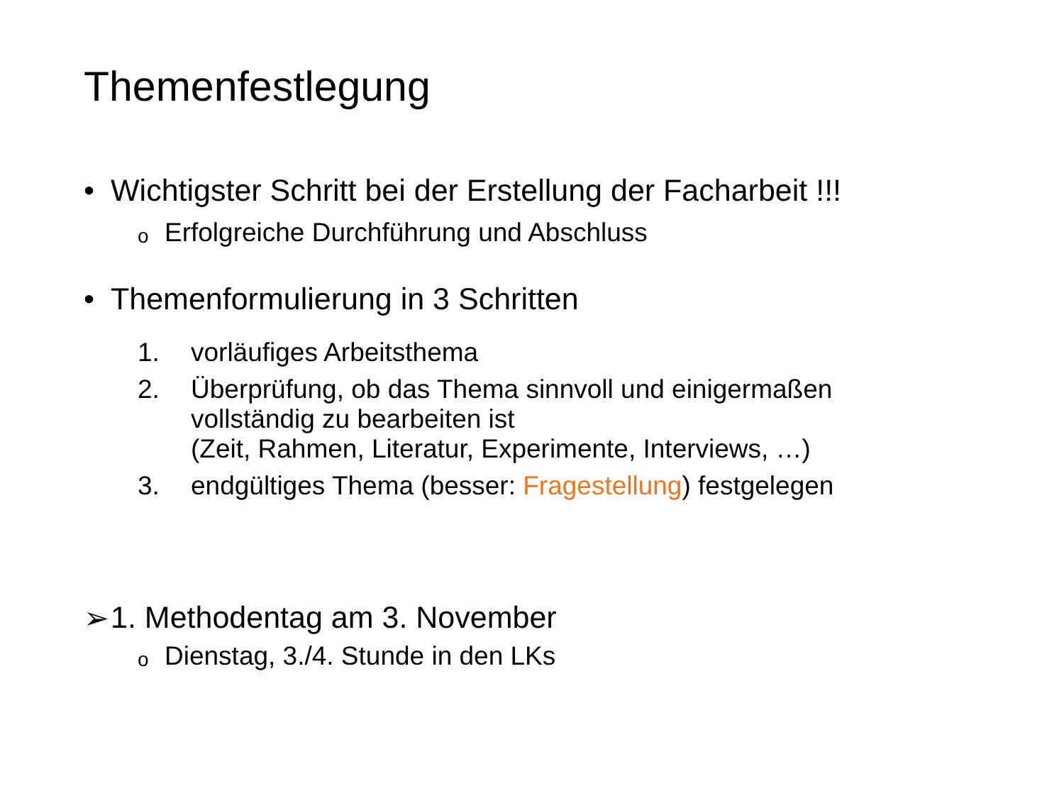Themenfestlegung
• Wichtigster Schritt bei der Erstellung der Facharbeit !!!
o Erfolgreiche Durchführung und Abschluss
• Themenformulierung in 3 Schritten
1. vorläufiges Arbeitsthema
2. Überprüfung, ob das Thema sinnvoll und einigermaßen
vollständig zu bearbeiten ist
(Zeit, Rahmen, Literatur, Experimente, Interviews, …)
3. endgültiges Thema (besser: Fragestellung) festgelegen
➢ 1. Methodentag am 3. November
o Dienstag, 3./4. Stunde in den LKs